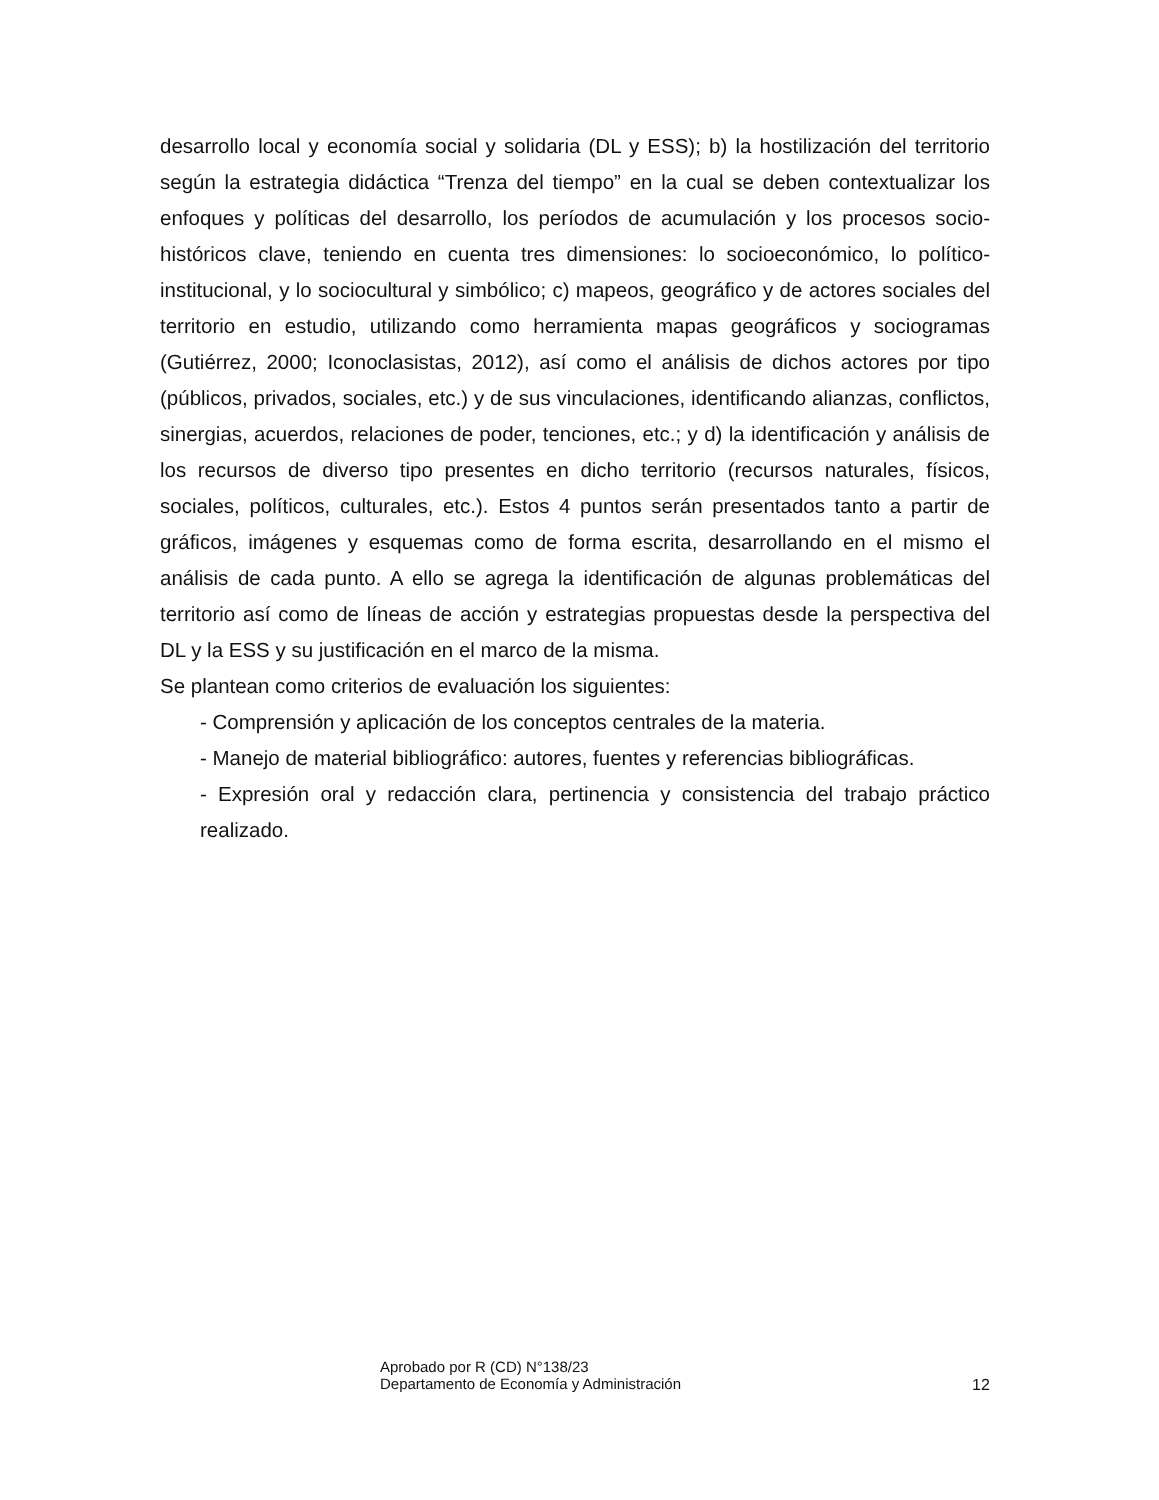desarrollo local y economía social y solidaria (DL y ESS); b) la hostilización del territorio según la estrategia didáctica “Trenza del tiempo” en la cual se deben contextualizar los enfoques y políticas del desarrollo, los períodos de acumulación y los procesos socio-históricos clave, teniendo en cuenta tres dimensiones: lo socioeconómico, lo político-institucional, y lo sociocultural y simbólico; c) mapeos, geográfico y de actores sociales del territorio en estudio, utilizando como herramienta mapas geográficos y sociogramas (Gutiérrez, 2000; Iconoclasistas, 2012), así como el análisis de dichos actores por tipo (públicos, privados, sociales, etc.) y de sus vinculaciones, identificando alianzas, conflictos, sinergias, acuerdos, relaciones de poder, tenciones, etc.; y d) la identificación y análisis de los recursos de diverso tipo presentes en dicho territorio (recursos naturales, físicos, sociales, políticos, culturales, etc.). Estos 4 puntos serán presentados tanto a partir de gráficos, imágenes y esquemas como de forma escrita, desarrollando en el mismo el análisis de cada punto. A ello se agrega la identificación de algunas problemáticas del territorio así como de líneas de acción y estrategias propuestas desde la perspectiva del DL y la ESS y su justificación en el marco de la misma.
Se plantean como criterios de evaluación los siguientes:
- Comprensión y aplicación de los conceptos centrales de la materia.
- Manejo de material bibliográfico: autores, fuentes y referencias bibliográficas.
- Expresión oral y redacción clara, pertinencia y consistencia del trabajo práctico realizado.
Aprobado por R (CD) N°138/23
Departamento de Economía y Administración
12